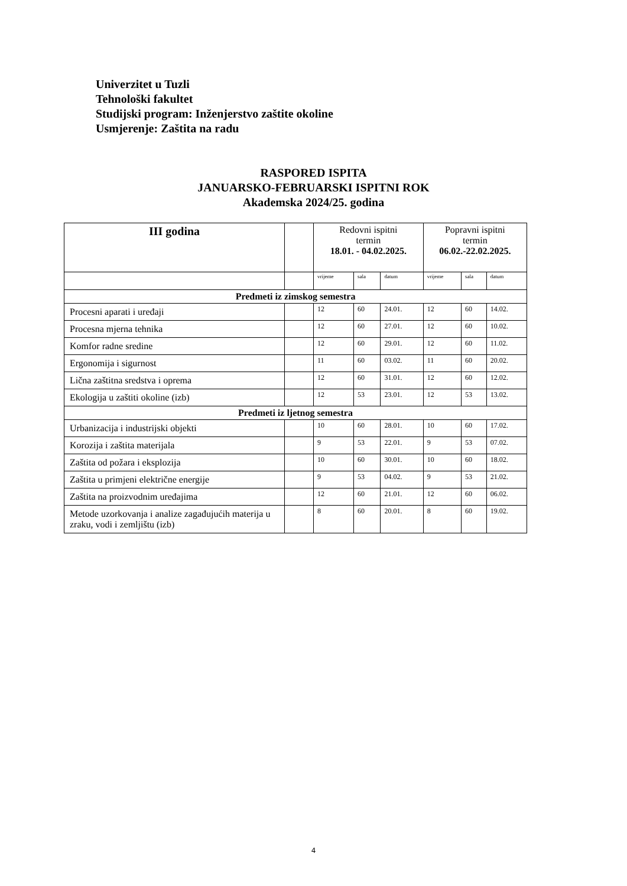Univerzitet u Tuzli
Tehnološki fakultet
Studijski program: Inženjerstvo zaštite okoline
Usmjerenje: Zaštita na radu
RASPORED ISPITA
JANUARSKO-FEBRUARSKI ISPITNI ROK
Akademska 2024/25. godina
| III godina | | Redovni ispitni termin 18.01. - 04.02.2025. | | | Popravni ispitni termin 06.02.-22.02.2025. | | |
| --- | --- | --- | --- | --- | --- | --- | --- |
| | | vrijeme | sala | datum | vrijeme | sala | datum |
| Predmeti iz zimskog semestra | | | | | | | |
| Procesni aparati i uređaji | | 12 | 60 | 24.01. | 12 | 60 | 14.02. |
| Procesna mjerna tehnika | | 12 | 60 | 27.01. | 12 | 60 | 10.02. |
| Komfor radne sredine | | 12 | 60 | 29.01. | 12 | 60 | 11.02. |
| Ergonomija i sigurnost | | 11 | 60 | 03.02. | 11 | 60 | 20.02. |
| Lična zaštitna sredstva i oprema | | 12 | 60 | 31.01. | 12 | 60 | 12.02. |
| Ekologija u zaštiti okoline (izb) | | 12 | 53 | 23.01. | 12 | 53 | 13.02. |
| Predmeti iz ljetnog semestra | | | | | | | |
| Urbanizacija i industrijski objekti | | 10 | 60 | 28.01. | 10 | 60 | 17.02. |
| Korozija i zaštita materijala | | 9 | 53 | 22.01. | 9 | 53 | 07.02. |
| Zaštita od požara i eksplozija | | 10 | 60 | 30.01. | 10 | 60 | 18.02. |
| Zaštita u primjeni električne energije | | 9 | 53 | 04.02. | 9 | 53 | 21.02. |
| Zaštita na proizvodnim uređajima | | 12 | 60 | 21.01. | 12 | 60 | 06.02. |
| Metode uzorkovanja i analize zagađujućih materija u zraku, vodi i zemljištu (izb) | | 8 | 60 | 20.01. | 8 | 60 | 19.02. |
4